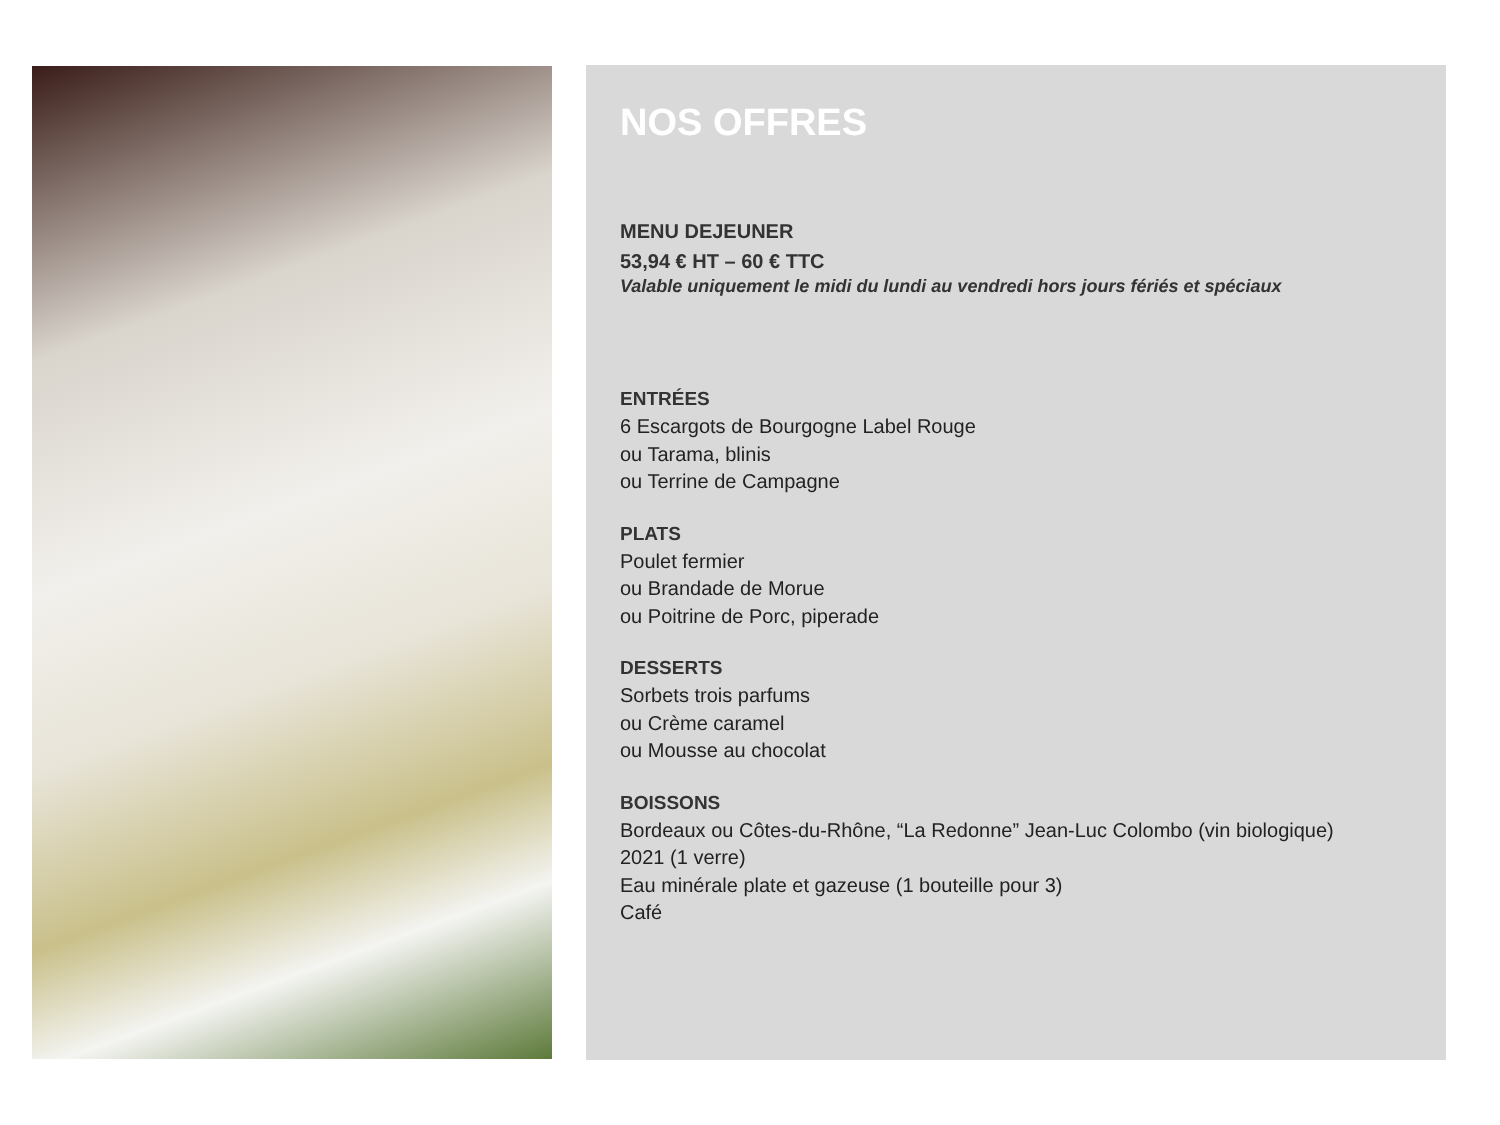NOS OFFRES
MENU DEJEUNER
53,94 € HT – 60 € TTC
Valable uniquement le midi du lundi au vendredi hors jours fériés et spéciaux
ENTRÉES
6 Escargots de Bourgogne Label Rouge
ou Tarama, blinis
ou Terrine de Campagne
PLATS
Poulet fermier
ou Brandade de Morue
ou Poitrine de Porc, piperade
DESSERTS
Sorbets trois parfums
ou Crème caramel
ou Mousse au chocolat
BOISSONS
Bordeaux ou Côtes-du-Rhône, “La Redonne” Jean-Luc Colombo (vin biologique)
2021 (1 verre)
Eau minérale plate et gazeuse (1 bouteille pour 3)
Café